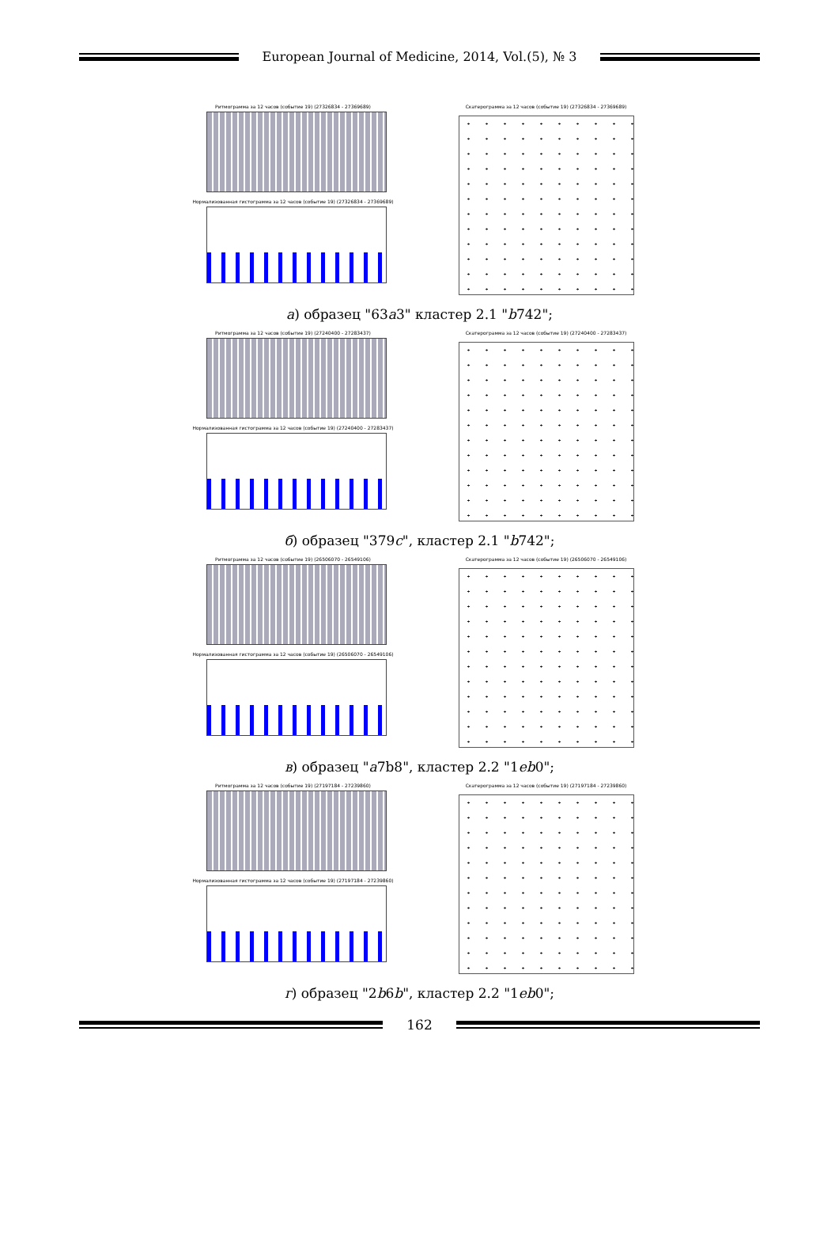European Journal of Medicine, 2014, Vol.(5), № 3
Ритмограмма за 12 часов (событие 19) (27326834 - 27369689)
Нормализованная гистограмма за 12 часов (событие 19) (27326834 - 27369689)
Скатерограмма за 12 часов (событие 19) (27326834 - 27369689)
а) образец "63a3" кластер 2.1 "b742";
Ритмограмма за 12 часов (событие 19) (27240400 - 27283437)
Нормализованная гистограмма за 12 часов (событие 19) (27240400 - 27283437)
Скатерограмма за 12 часов (событие 19) (27240400 - 27283437)
б) образец "379c", кластер 2.1 "b742";
Ритмограмма за 12 часов (событие 19) (26506070 - 26549106)
Нормализованная гистограмма за 12 часов (событие 19) (26506070 - 26549106)
Скатерограмма за 12 часов (событие 19) (26506070 - 26549106)
в) образец "a7b8", кластер 2.2 "1eb0";
Ритмограмма за 12 часов (событие 19) (27197184 - 27239860)
Нормализованная гистограмма за 12 часов (событие 19) (27197184 - 27239860)
Скатерограмма за 12 часов (событие 19) (27197184 - 27239860)
г) образец "2b6b", кластер 2.2 "1eb0";
162